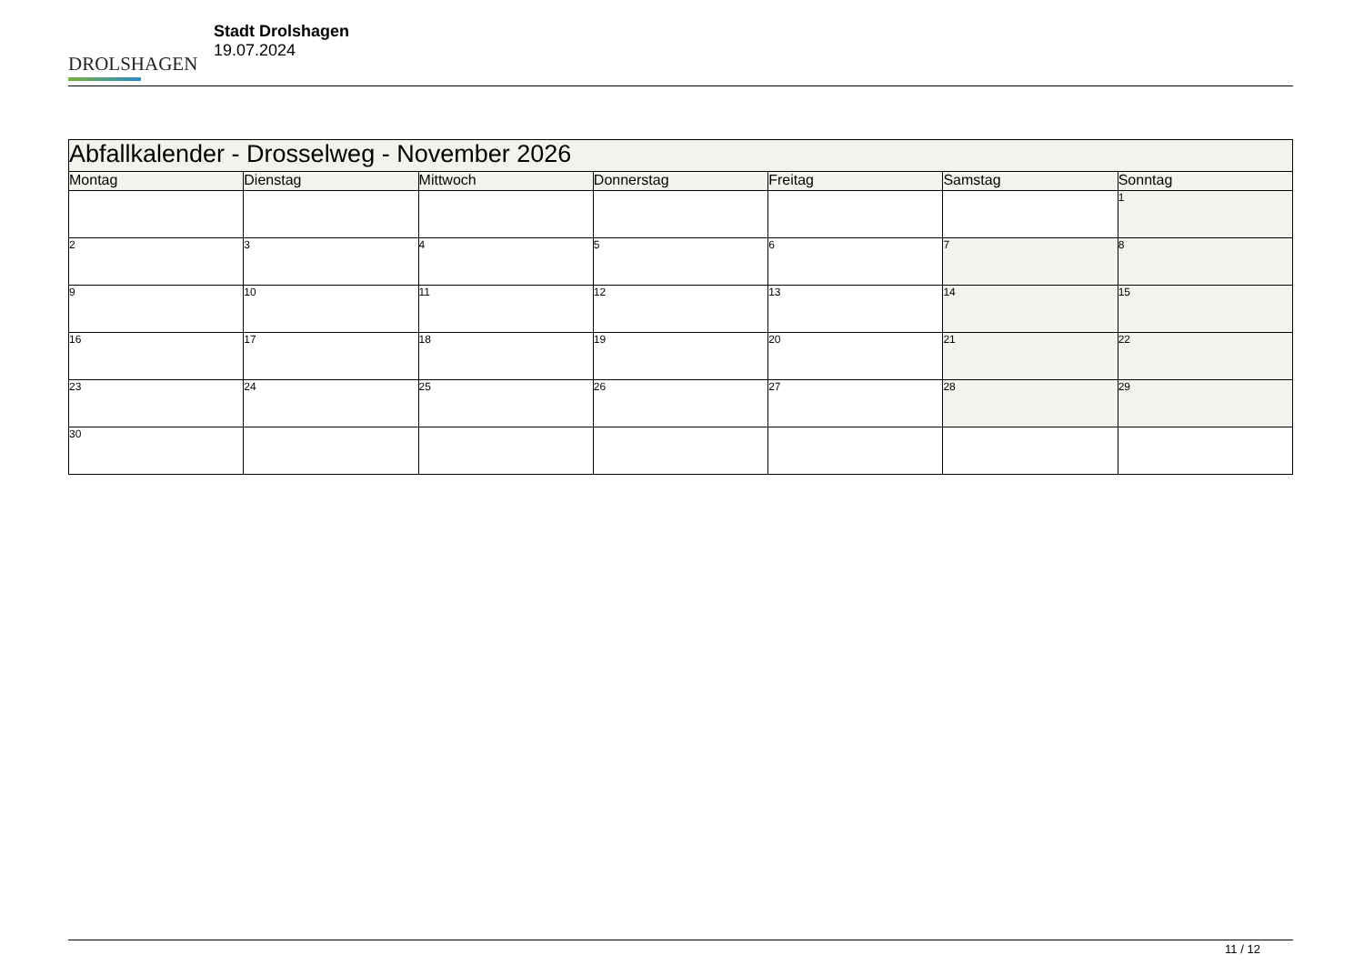DROLSHAGEN
Stadt Drolshagen
19.07.2024
| Abfallkalender - Drosselweg - November 2026 | | | | | | |
| --- | --- | --- | --- | --- | --- | --- |
| Montag | Dienstag | Mittwoch | Donnerstag | Freitag | Samstag | Sonntag |
| | | | | | | 1 |
| 2 | 3 | 4 | 5 | 6 | 7 | 8 |
| 9 | 10 | 11 | 12 | 13 | 14 | 15 |
| 16 | 17 | 18 | 19 | 20 | 21 | 22 |
| 23 | 24 | 25 | 26 | 27 | 28 | 29 |
| 30 | | | | | | |
11 / 12